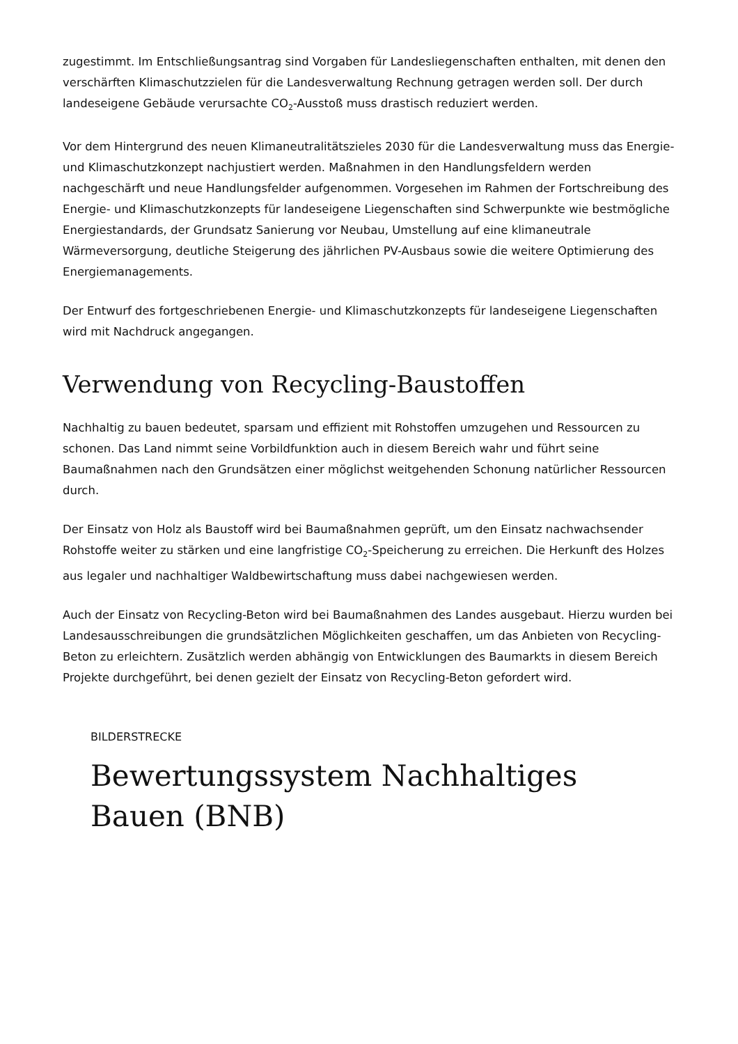zugestimmt. Im Entschließungsantrag sind Vorgaben für Landesliegenschaften enthalten, mit denen den verschärften Klimaschutzzielen für die Landesverwaltung Rechnung getragen werden soll. Der durch landeseigene Gebäude verursachte CO<sub>2</sub>-Ausstoß muss drastisch reduziert werden.
Vor dem Hintergrund des neuen Klimaneutralitätszieles 2030 für die Landesverwaltung muss das Energie- und Klimaschutzkonzept nachjustiert werden. Maßnahmen in den Handlungsfeldern werden nachgeschärft und neue Handlungsfelder aufgenommen. Vorgesehen im Rahmen der Fortschreibung des Energie- und Klimaschutzkonzepts für landeseigene Liegenschaften sind Schwerpunkte wie bestmögliche Energiestandards, der Grundsatz Sanierung vor Neubau, Umstellung auf eine klimaneutrale Wärmeversorgung, deutliche Steigerung des jährlichen PV-Ausbaus sowie die weitere Optimierung des Energiemanagements.
Der Entwurf des fortgeschriebenen Energie- und Klimaschutzkonzepts für landeseigene Liegenschaften wird mit Nachdruck angegangen.
Verwendung von Recycling-Baustoffen
Nachhaltig zu bauen bedeutet, sparsam und effizient mit Rohstoffen umzugehen und Ressourcen zu schonen. Das Land nimmt seine Vorbildfunktion auch in diesem Bereich wahr und führt seine Baumaßnahmen nach den Grundsätzen einer möglichst weitgehenden Schonung natürlicher Ressourcen durch.
Der Einsatz von Holz als Baustoff wird bei Baumaßnahmen geprüft, um den Einsatz nachwachsender Rohstoffe weiter zu stärken und eine langfristige CO<sub>2</sub>-Speicherung zu erreichen. Die Herkunft des Holzes aus legaler und nachhaltiger Waldbewirtschaftung muss dabei nachgewiesen werden.
Auch der Einsatz von Recycling-Beton wird bei Baumaßnahmen des Landes ausgebaut. Hierzu wurden bei Landesausschreibungen die grundsätzlichen Möglichkeiten geschaffen, um das Anbieten von Recycling-Beton zu erleichtern. Zusätzlich werden abhängig von Entwicklungen des Baumarkts in diesem Bereich Projekte durchgeführt, bei denen gezielt der Einsatz von Recycling-Beton gefordert wird.
BILDERSTRECKE
Bewertungssystem Nachhaltiges Bauen (BNB)